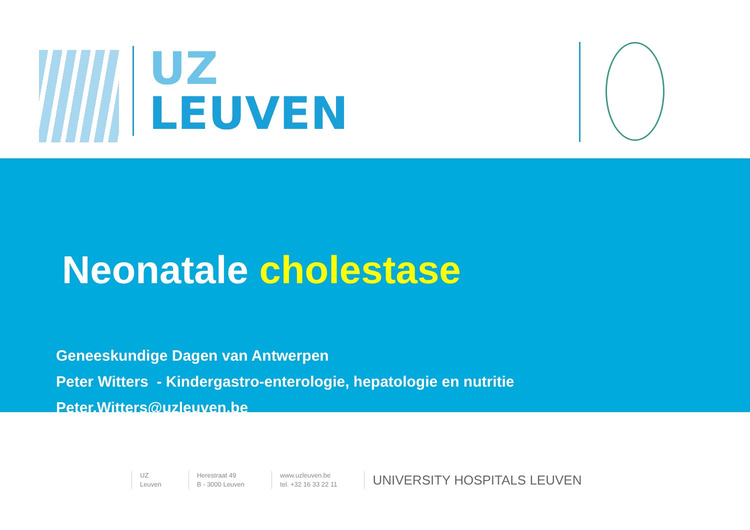UZ
LEUVEN
Neonatale cholestase
Geneeskundige Dagen van Antwerpen
Peter Witters - Kindergastro-enterologie, hepatologie en nutritie
Peter.Witters@uzleuven.be
UZ
Leuven
Herestraat 49
B - 3000 Leuven
www.uzleuven.be
tel. +32 16 33 22 11
UNIVERSITY HOSPITALS LEUVEN